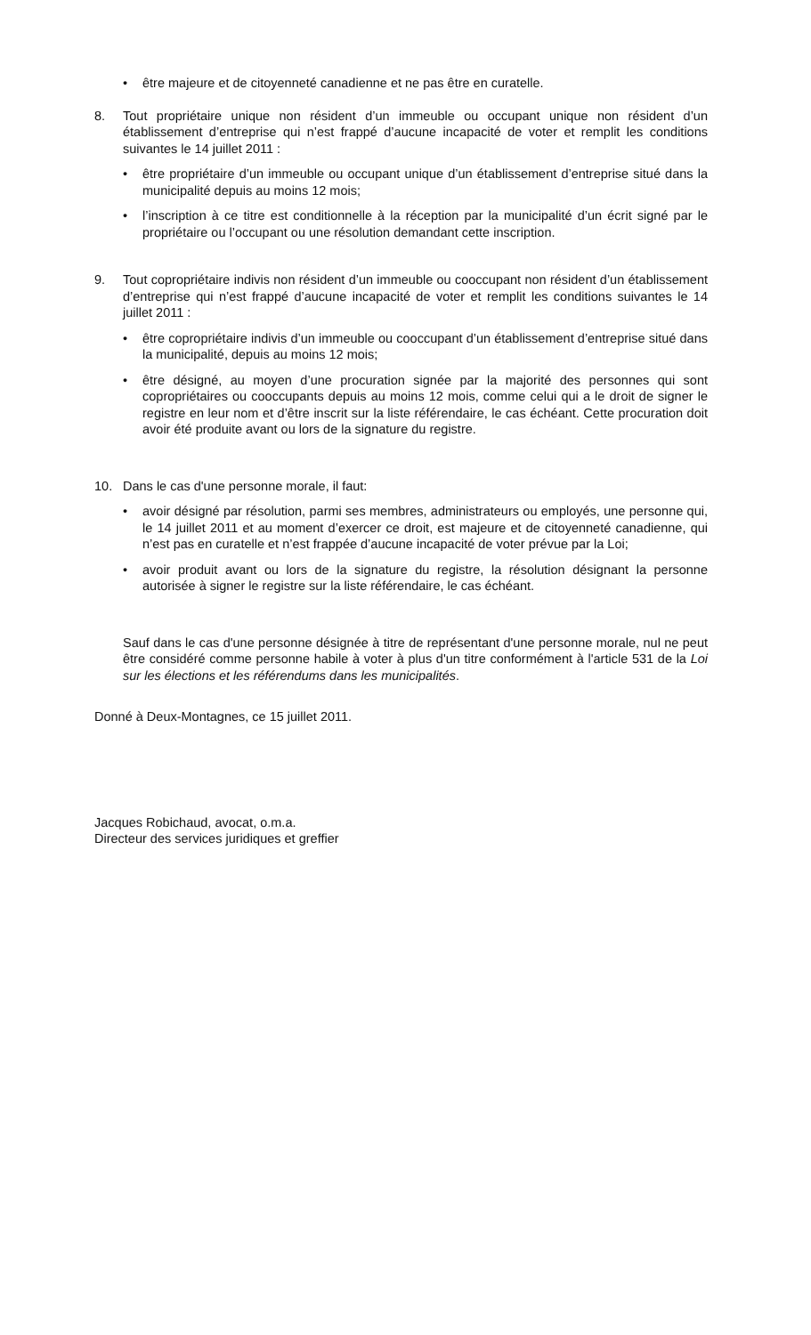• être majeure et de citoyenneté canadienne et ne pas être en curatelle.
8. Tout propriétaire unique non résident d’un immeuble ou occupant unique non résident d’un établissement d’entreprise qui n’est frappé d’aucune incapacité de voter et remplit les conditions suivantes le 14 juillet 2011 :
• être propriétaire d’un immeuble ou occupant unique d’un établissement d’entreprise situé dans la municipalité depuis au moins 12 mois;
• l’inscription à ce titre est conditionnelle à la réception par la municipalité d’un écrit signé par le propriétaire ou l’occupant ou une résolution demandant cette inscription.
9. Tout copropriétaire indivis non résident d’un immeuble ou cooccupant non résident d’un établissement d’entreprise qui n’est frappé d’aucune incapacité de voter et remplit les conditions suivantes le 14 juillet 2011 :
• être copropriétaire indivis d’un immeuble ou cooccupant d’un établissement d’entreprise situé dans la municipalité, depuis au moins 12 mois;
• être désigné, au moyen d’une procuration signée par la majorité des personnes qui sont copropriétaires ou cooccupants depuis au moins 12 mois, comme celui qui a le droit de signer le registre en leur nom et d’être inscrit sur la liste référendaire, le cas échéant. Cette procuration doit avoir été produite avant ou lors de la signature du registre.
10. Dans le cas d'une personne morale, il faut:
• avoir désigné par résolution, parmi ses membres, administrateurs ou employés, une personne qui, le 14 juillet 2011 et au moment d’exercer ce droit, est majeure et de citoyenneté canadienne, qui n’est pas en curatelle et n’est frappée d’aucune incapacité de voter prévue par la Loi;
• avoir produit avant ou lors de la signature du registre, la résolution désignant la personne autorisée à signer le registre sur la liste référendaire, le cas échéant.
Sauf dans le cas d'une personne désignée à titre de représentant d'une personne morale, nul ne peut être considéré comme personne habile à voter à plus d'un titre conformément à l'article 531 de la Loi sur les élections et les référendums dans les municipalités.
Donné à Deux-Montagnes, ce 15 juillet 2011.
Jacques Robichaud, avocat, o.m.a.
Directeur des services juridiques et greffier